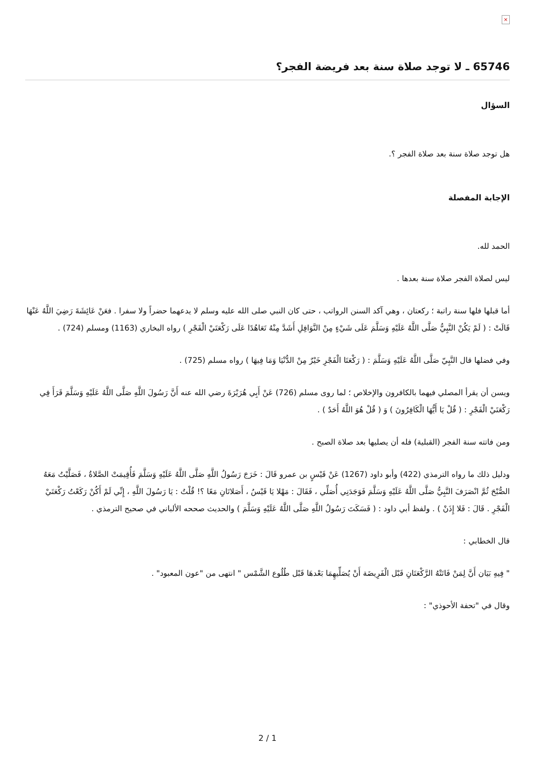×
65746 ـ لا توجد صلاة سنة بعد فريضة الفجر؟
السؤال
هل توجد صلاة سنة بعد صلاة الفجر ؟.
الإجابة المفصلة
الحمد لله.
ليس لصلاة الفجر صلاة سنة بعدها .
أما قبلها فلها سنة راتبة ؛ ركعتان ، وهي آكد السنن الرواتب ، حتى كان النبي صلى الله عليه وسلم لا يدعهما حضراً ولا سفرا . فعَنْ عَائِشَةَ رَضِيَ اللَّهُ عَنْهَا قَالَتْ : ( لَمْ يَكُنْ النَّبِيُّ صَلَّى اللَّهُ عَلَيْهِ وَسَلَّمَ عَلَى شَيْءٍ مِنْ النَّوَافِلِ أَشَدَّ مِنْهُ تَعَاهُدًا عَلَى رَكْعَتَيْ الْفَجْرِ ) رواه البخاري (1163) ومسلم (724) .
وفي فضلها قال النَّبِيّ صَلَّى اللَّهُ عَلَيْهِ وَسَلَّمَ : ( رَكْعَتَا الْفَجْرِ خَيْرٌ مِنْ الدُّنْيَا وَمَا فِيهَا ) رواه مسلم (725) .
ويسن أن يقرأ المصلي فيهما بالكافرون والإخلاص ؛ لما روى مسلم (726) عَنْ أَبِي هُرَيْرَةَ رضي الله عنه أَنَّ رَسُولَ اللَّهِ صَلَّى اللَّهُ عَلَيْهِ وَسَلَّمَ قَرَأَ فِي رَكْعَتَيْ الْفَجْرِ : ( قُلْ يَا أَيُّهَا الْكَافِرُونَ ) وَ ( قُلْ هُوَ اللَّهُ أَحَدٌ ) .
ومن فاتته سنة الفجر (القبلية) فله أن يصليها بعد صلاة الصبح .
ودليل ذلك ما رواه الترمذي (422) وأبو داود (1267) عَنْ قَيْسٍ بن عمرو قَالَ : خَرَجَ رَسُولُ اللَّهِ صَلَّى اللَّهُ عَلَيْهِ وَسَلَّمَ فَأُقِيمَتْ الصَّلاةُ ، فَصَلَّيْتُ مَعَهُ الصُّبْحَ ثُمَّ انْصَرَفَ النَّبِيُّ صَلَّى اللَّهُ عَلَيْهِ وَسَلَّمَ فَوَجَدَنِي أُصَلِّي ، فَقَالَ : مَهْلا يَا قَيْسُ ، أَصَلاتَانِ مَعًا ؟! قُلْتُ : يَا رَسُولَ اللَّهِ ، إِنِّي لَمْ أَكُنْ رَكَعْتُ رَكْعَتَيْ الْفَجْرِ . قَالَ : فَلا إِذَنْ ) . ولفظ أبي داود : ( فَسَكَتَ رَسُولُ اللَّهِ صَلَّى اللَّهُ عَلَيْهِ وَسَلَّمَ ) والحديث صححه الألباني في صحيح الترمذي .
قال الخطابي :
" فِيهِ بَيَان أَنَّ لِمَنْ فَاتَتْهُ الرَّكْعَتَانِ قَبْل الْفَرِيضَة أَنْ يُصَلِّيهِمَا بَعْدهَا قَبْل طُلُوع الشَّمْس " انتهى من "عون المعبود" .
وقال في "تحفة الأحوذي" :
2 / 1